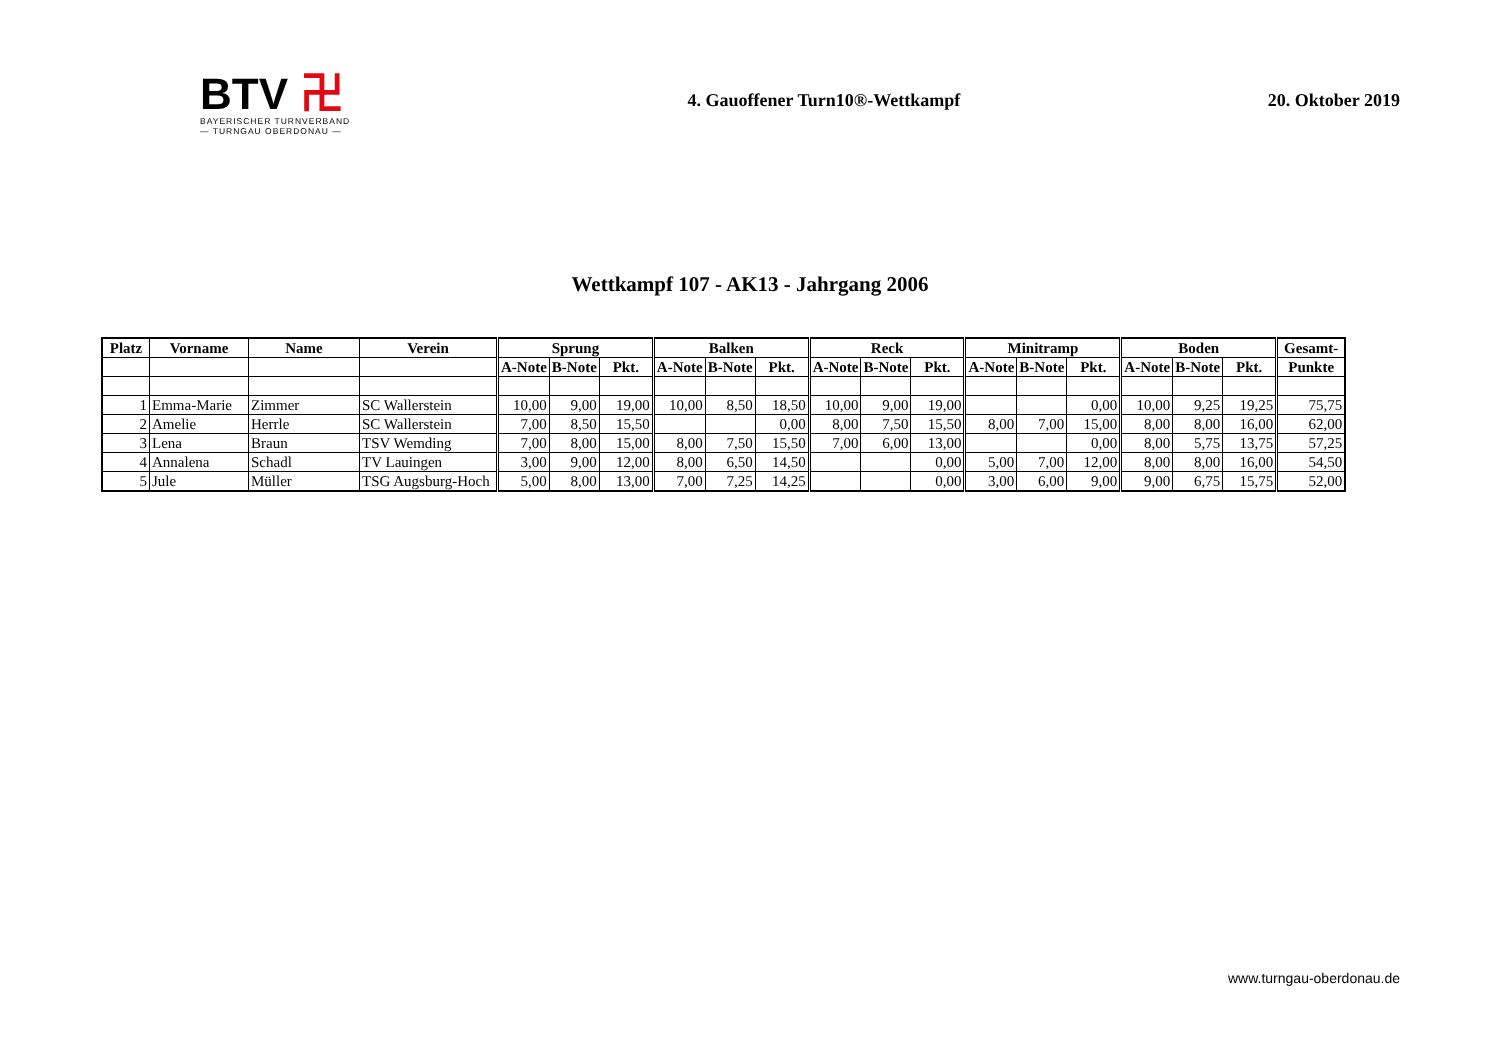BTV 卍
BAYERISCHER TURNVERBAND
— TURNGAU OBERDONAU —
4. Gauoffener Turn10®-Wettkampf
20. Oktober 2019
Wettkampf 107 - AK13 - Jahrgang 2006
| Platz | Vorname | Name | Verein | Sprung | | | Balken | | | Reck | | | Minitramp | | | Boden | | | Gesamt- |
| --- | --- | --- | --- | --- | --- | --- | --- | --- | --- | --- | --- | --- | --- | --- | --- | --- | --- | --- | --- |
| | | | | A-Note | B-Note | Pkt. | A-Note | B-Note | Pkt. | A-Note | B-Note | Pkt. | A-Note | B-Note | Pkt. | A-Note | B-Note | Pkt. | Punkte |
| 1 | Emma-Marie | Zimmer | SC Wallerstein | 10,00 | 9,00 | 19,00 | 10,00 | 8,50 | 18,50 | 10,00 | 9,00 | 19,00 | | | 0,00 | 10,00 | 9,25 | 19,25 | 75,75 |
| 2 | Amelie | Herrle | SC Wallerstein | 7,00 | 8,50 | 15,50 | | | 0,00 | 8,00 | 7,50 | 15,50 | 8,00 | 7,00 | 15,00 | 8,00 | 8,00 | 16,00 | 62,00 |
| 3 | Lena | Braun | TSV Wemding | 7,00 | 8,00 | 15,00 | 8,00 | 7,50 | 15,50 | 7,00 | 6,00 | 13,00 | | | 0,00 | 8,00 | 5,75 | 13,75 | 57,25 |
| 4 | Annalena | Schadl | TV Lauingen | 3,00 | 9,00 | 12,00 | 8,00 | 6,50 | 14,50 | | | 0,00 | 5,00 | 7,00 | 12,00 | 8,00 | 8,00 | 16,00 | 54,50 |
| 5 | Jule | Müller | TSG Augsburg-Hoch | 5,00 | 8,00 | 13,00 | 7,00 | 7,25 | 14,25 | | | 0,00 | 3,00 | 6,00 | 9,00 | 9,00 | 6,75 | 15,75 | 52,00 |
www.turngau-oberdonau.de